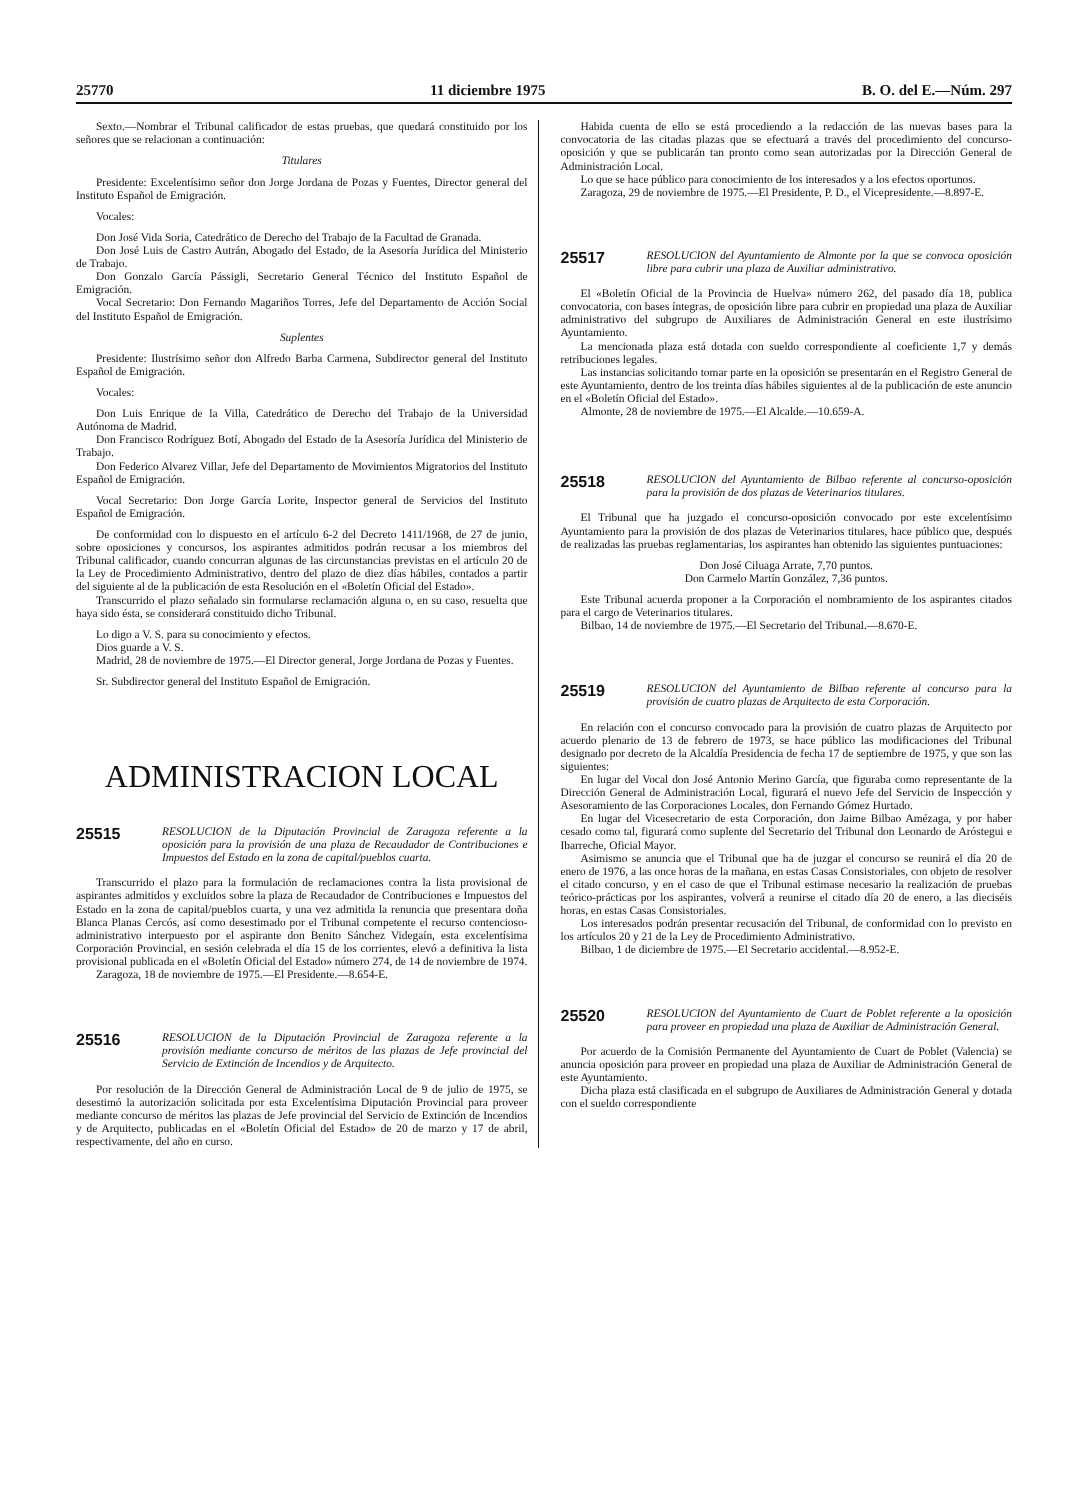25770 11 diciembre 1975 B. O. del E.—Núm. 297
Sexto.—Nombrar el Tribunal calificador de estas pruebas, que quedará constituido por los señores que se relacionan a continuación:
Titulares
Presidente: Excelentísimo señor don Jorge Jordana de Pozas y Fuentes, Director general del Instituto Español de Emigración.
Vocales:
Don José Vida Soria, Catedrático de Derecho del Trabajo de la Facultad de Granada.
Don José Luis de Castro Autrán, Abogado del Estado, de la Asesoría Jurídica del Ministerio de Trabajo.
Don Gonzalo García Pássigli, Secretario General Técnico del Instituto Español de Emigración.
Vocal Secretario: Don Fernando Magariños Torres, Jefe del Departamento de Acción Social del Instituto Español de Emigración.
Suplentes
Presidente: Ilustrísimo señor don Alfredo Barba Carmena, Subdirector general del Instituto Español de Emigración.
Vocales:
Don Luis Enrique de la Villa, Catedrático de Derecho del Trabajo de la Universidad Autónoma de Madrid.
Don Francisco Rodríguez Botí, Abogado del Estado de la Asesoría Jurídica del Ministerio de Trabajo.
Don Federico Alvarez Villar, Jefe del Departamento de Movimientos Migratorios del Instituto Español de Emigración.
Vocal Secretario: Don Jorge García Lorite, Inspector general de Servicios del Instituto Español de Emigración.
De conformidad con lo dispuesto en el artículo 6-2 del Decreto 1411/1968, de 27 de junio, sobre oposiciones y concursos, los aspirantes admitidos podrán recusar a los miembros del Tribunal calificador, cuando concurran algunas de las circunstancias previstas en el artículo 20 de la Ley de Procedimiento Administrativo, dentro del plazo de diez días hábiles, contados a partir del siguiente al de la publicación de esta Resolución en el «Boletín Oficial del Estado».
Transcurrido el plazo señalado sin formularse reclamación alguna o, en su caso, resuelta que haya sido ésta, se considerará constituido dicho Tribunal.
Lo digo a V. S. para su conocimiento y efectos.
Dios guarde a V. S.
Madrid, 28 de noviembre de 1975.—El Director general, Jorge Jordana de Pozas y Fuentes.
Sr. Subdirector general del Instituto Español de Emigración.
ADMINISTRACION LOCAL
25515 RESOLUCION de la Diputación Provincial de Zaragoza referente a la oposición para la provisión de una plaza de Recaudador de Contribuciones e Impuestos del Estado en la zona de capital/pueblos cuarta.
Transcurrido el plazo para la formulación de reclamaciones contra la lista provisional de aspirantes admitidos y excluidos sobre la plaza de Recaudador de Contribuciones e Impuestos del Estado en la zona de capital/pueblos cuarta, y una vez admitida la renuncia que presentara doña Blanca Planas Cercós, así como desestimado por el Tribunal competente el recurso contencioso-administrativo interpuesto por el aspirante don Benito Sánchez Videgaín, esta excelentísima Corporación Provincial, en sesión celebrada el día 15 de los corrientes, elevó a definitiva la lista provisional publicada en el «Boletín Oficial del Estado» número 274, de 14 de noviembre de 1974.
Zaragoza, 18 de noviembre de 1975.—El Presidente.—8.654-E.
25516 RESOLUCION de la Diputación Provincial de Zaragoza referente a la provisión mediante concurso de méritos de las plazas de Jefe provincial del Servicio de Extinción de Incendios y de Arquitecto.
Por resolución de la Dirección General de Administración Local de 9 de julio de 1975, se desestimó la autorización solicitada por esta Excelentísima Diputación Provincial para proveer mediante concurso de méritos las plazas de Jefe provincial del Servicio de Extinción de Incendios y de Arquitecto, publicadas en el «Boletín Oficial del Estado» de 20 de marzo y 17 de abril, respectivamente, del año en curso.
Habida cuenta de ello se está procediendo a la redacción de las nuevas bases para la convocatoria de las citadas plazas que se efectuará a través del procedimiento del concurso-oposición y que se publicarán tan pronto como sean autorizadas por la Dirección General de Administración Local.
Lo que se hace público para conocimiento de los interesados y a los efectos oportunos.
Zaragoza, 29 de noviembre de 1975.—El Presidente, P. D., el Vicepresidente.—8.897-E.
25517 RESOLUCION del Ayuntamiento de Almonte por la que se convoca oposición libre para cubrir una plaza de Auxiliar administrativo.
El «Boletín Oficial de la Provincia de Huelva» número 262, del pasado día 18, publica convocatoria, con bases íntegras, de oposición libre para cubrir en propiedad una plaza de Auxiliar administrativo del subgrupo de Auxiliares de Administración General en este ilustrísimo Ayuntamiento.
La mencionada plaza está dotada con sueldo correspondiente al coeficiente 1,7 y demás retribuciones legales.
Las instancias solicitando tomar parte en la oposición se presentarán en el Registro General de este Ayuntamiento, dentro de los treinta días hábiles siguientes al de la publicación de este anuncio en el «Boletín Oficial del Estado».
Almonte, 28 de noviembre de 1975.—El Alcalde.—10.659-A.
25518 RESOLUCION del Ayuntamiento de Bilbao referente al concurso-oposición para la provisión de dos plazas de Veterinarios titulares.
El Tribunal que ha juzgado el concurso-oposición convocado por este excelentísimo Ayuntamiento para la provisión de dos plazas de Veterinarios titulares, hace público que, después de realizadas las pruebas reglamentarias, los aspirantes han obtenido las siguientes puntuaciones:
Don José Ciluaga Arrate, 7,70 puntos.
Don Carmelo Martín González, 7,36 puntos.
Este Tribunal acuerda proponer a la Corporación el nombramiento de los aspirantes citados para el cargo de Veterinarios titulares.
Bilbao, 14 de noviembre de 1975.—El Secretario del Tribunal.—8.670-E.
25519 RESOLUCION del Ayuntamiento de Bilbao referente al concurso para la provisión de cuatro plazas de Arquitecto de esta Corporación.
En relación con el concurso convocado para la provisión de cuatro plazas de Arquitecto por acuerdo plenario de 13 de febrero de 1973, se hace público las modificaciones del Tribunal designado por decreto de la Alcaldía Presidencia de fecha 17 de septiembre de 1975, y que son las siguientes:
En lugar del Vocal don José Antonio Merino García, que figuraba como representante de la Dirección General de Administración Local, figurará el nuevo Jefe del Servicio de Inspección y Asesoramiento de las Corporaciones Locales, don Fernando Gómez Hurtado.
En lugar del Vicesecretario de esta Corporación, don Jaime Bilbao Amézaga, y por haber cesado como tal, figurará como suplente del Secretario del Tribunal don Leonardo de Aróstegui e Ibarreche, Oficial Mayor.
Asimismo se anuncia que el Tribunal que ha de juzgar el concurso se reunirá el día 20 de enero de 1976, a las once horas de la mañana, en estas Casas Consistoriales, con objeto de resolver el citado concurso, y en el caso de que el Tribunal estimase necesario la realización de pruebas teórico-prácticas por los aspirantes, volverá a reunirse el citado día 20 de enero, a las dieciséis horas, en estas Casas Consistoriales.
Los interesados podrán presentar recusación del Tribunal, de conformidad con lo previsto en los artículos 20 y 21 de la Ley de Procedimiento Administrativo.
Bilbao, 1 de diciembre de 1975.—El Secretario accidental.—8.952-E.
25520 RESOLUCION del Ayuntamiento de Cuart de Poblet referente a la oposición para proveer en propiedad una plaza de Auxiliar de Administración General.
Por acuerdo de la Comisión Permanente del Ayuntamiento de Cuart de Poblet (Valencia) se anuncia oposición para proveer en propiedad una plaza de Auxiliar de Administración General de este Ayuntamiento.
Dicha plaza está clasificada en el subgrupo de Auxiliares de Administración General y dotada con el sueldo correspondiente